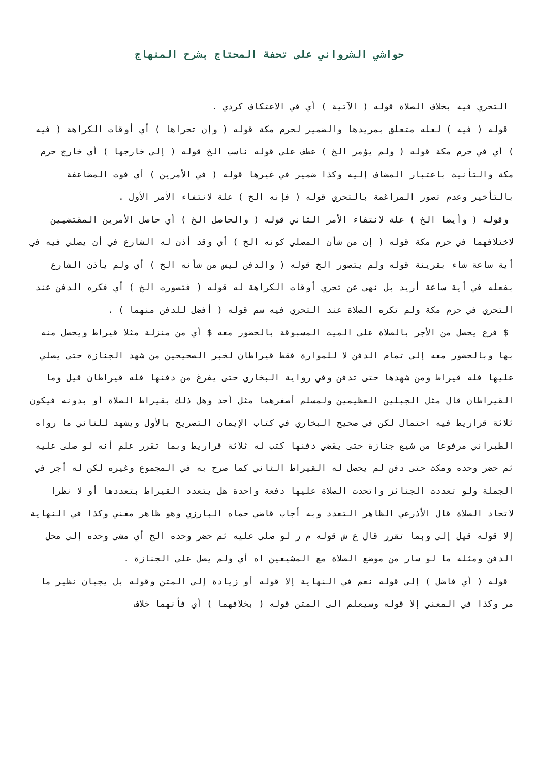حواشي الشرواني على تحفة المحتاج بشرح المنهاج
التحري فيه بخلاف الصلاة قوله ( الآتية ) أي في الاعتكاف كردي .
قوله ( فيه ) لعله متعلق بمريدها والضمير لحرم مكة قوله ( وإن تحراها ) أي أوقات الكراهة ( فيه ) أي في حرم مكة قوله ( ولم يؤمر الخ ) عطف على قوله ناسب الخ قوله ( إلى خارجها ) أي خارج حرم مكة والتأنيث باعتبار المضاف إليه وكذا ضمير في غيرها قوله ( في الأمرين ) أي فوت المضاعفة بالتأخير وعدم تصور المراغمة بالتحري قوله ( فإنه الخ ) علة لانتفاء الأمر الأول .
وقوله ( وأيضا الخ ) علة لانتفاء الأمر الثاني قوله ( والحاصل الخ ) أي حاصل الأمرين المقتضيين لاختلافهما في حرم مكة قوله ( إن من شأن المصلي كونه الخ ) أي وقد أذن له الشارع في أن يصلي فيه في أية ساعة شاء بقرينة قوله ولم يتصور الخ قوله ( والدفن ليس من شأنه الخ ) أي ولم يأذن الشارع بفعله في أية ساعة أريد بل نهى عن تحري أوقات الكراهة له قوله ( فتصورت الخ ) أي فكره الدفن عند التحري في حرم مكة ولم تكره الصلاة عند التحري فيه سم قوله ( أفضل للدفن منهما ) .
$ فرع يحصل من الأجر بالصلاة على الميت المسبوقة بالحضور معه $ أي من منزلة مثلا قيراط ويحصل منه بها وبالحضور معه إلى تمام الدفن لا للموارة فقط قيراطان لخبر الصحيحين من شهد الجنازة حتى يصلي عليها فله قيراط ومن شهدها حتى تدفن وفي رواية البخاري حتى يفرغ من دفنها فله قيراطان قيل وما القيراطان قال مثل الجبلين العظيمين ولمسلم أصغرهما مثل أحد وهل ذلك بقيراط الصلاة أو بدونه فيكون ثلاثة قراريط فيه احتمال لكن في صحيح البخاري في كتاب الإيمان التصريح بالأول ويشهد للثاني ما رواه الطبراني مرفوعا من شيع جنازة حتى يقضي دفنها كتب له ثلاثة قراريط وبما تقرر علم أنه لو صلى عليه ثم حضر وحده ومكث حتى دفن لم يحصل له القيراط الثاني كما صرح به في المجموع وغيره لكن له أجر في الجملة ولو تعددت الجنائز واتحدت الصلاة عليها دفعة واحدة هل يتعدد القيراط بتعددها أو لا نظرا لاتحاد الصلاة قال الأذرعي الظاهر التعدد وبه أجاب قاضي حماه البارزي وهو ظاهر مغني وكذا في النهاية إلا قوله قيل إلى وبما تقرر قال ع ش قوله م ر لو صلى عليه ثم حضر وحده الخ أي مشى وحده إلى محل الدفن ومثله ما لو سار من موضع الصلاة مع المشيعين اه أي ولم يصل على الجنازة .
قوله ( أي فاضل ) إلى قوله نعم في النهاية إلا قوله أو زيادة إلى المتن وقوله بل يجبان نظير ما مر وكذا في المغني إلا قوله وسيعلم الى المتن قوله ( بخلافهما ) أي فأنهما خلاف